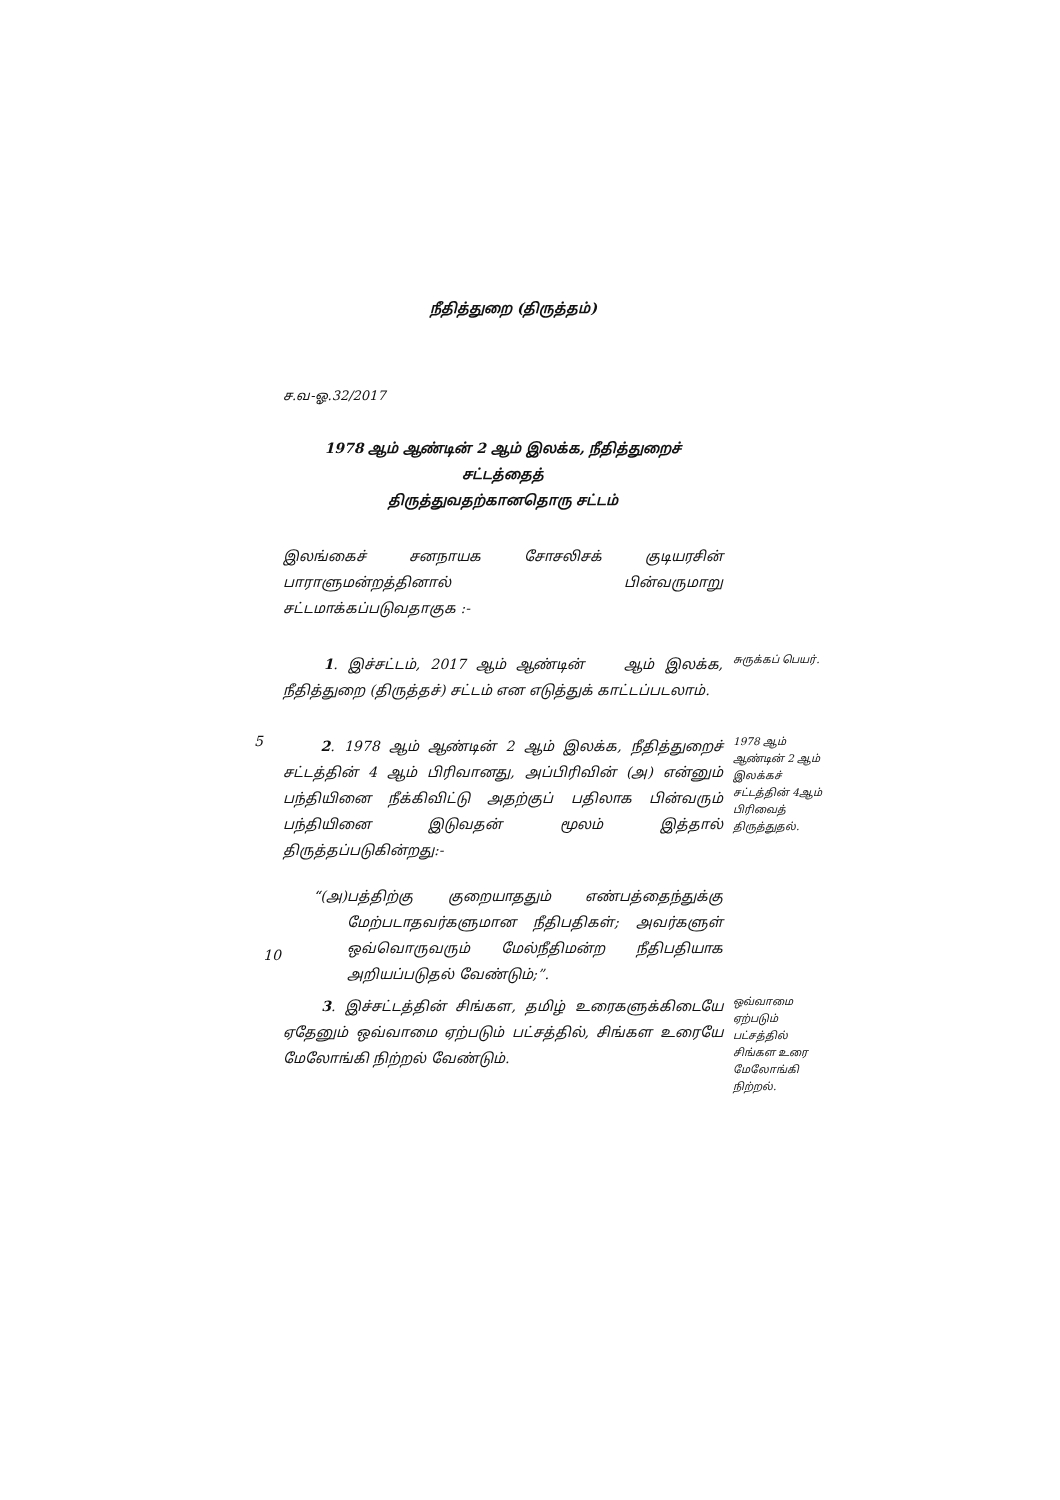நீதித்துறை (திருத்தம்)
ச.வ-ஓ.32/2017
1978 ஆம் ஆண்டின் 2 ஆம் இலக்க, நீதித்துறைச் சட்டத்தைத்
திருத்துவதற்கானதொரு சட்டம்
இலங்கைச் சனநாயக சோசலிசக் குடியரசின் பாராளுமன்றத்தினால் பின்வருமாறு சட்டமாக்கப்படுவதாகுக :-
1. இச்சட்டம், 2017 ஆம் ஆண்டின் ஆம் இலக்க, நீதித்துறை (திருத்தச்) சட்டம் என எடுத்துக் காட்டப்படலாம்.
சுருக்கப் பெயர்.
5
2. 1978 ஆம் ஆண்டின் 2 ஆம் இலக்க, நீதித்துறைச் சட்டத்தின் 4 ஆம் பிரிவானது, அப்பிரிவின் (அ) என்னும் பந்தியினை நீக்கிவிட்டு அதற்குப் பதிலாக பின்வரும் பந்தியினை இடுவதன் மூலம் இத்தால் திருத்தப்படுகின்றது:-
“(அ) பத்திற்கு குறையாததும் எண்பத்தைந்துக்கு மேற்படாதவர்களுமான நீதிபதிகள்; அவர்களுள் ஒவ்வொருவரும் மேல்நீதிமன்ற நீதிபதியாக அறியப்படுதல் வேண்டும்;”.
1978 ஆம் ஆண்டின் 2 ஆம் இலக்கச் சட்டத்தின் 4ஆம் பிரிவைத் திருத்துதல்.
10
3. இச்சட்டத்தின் சிங்கள, தமிழ் உரைகளுக்கிடையே ஏதேனும் ஒவ்வாமை ஏற்படும் பட்சத்தில், சிங்கள உரையே மேலோங்கி நிற்றல் வேண்டும்.
ஒவ்வாமை ஏற்படும் பட்சத்தில் சிங்கள உரை மேலோங்கி நிற்றல்.